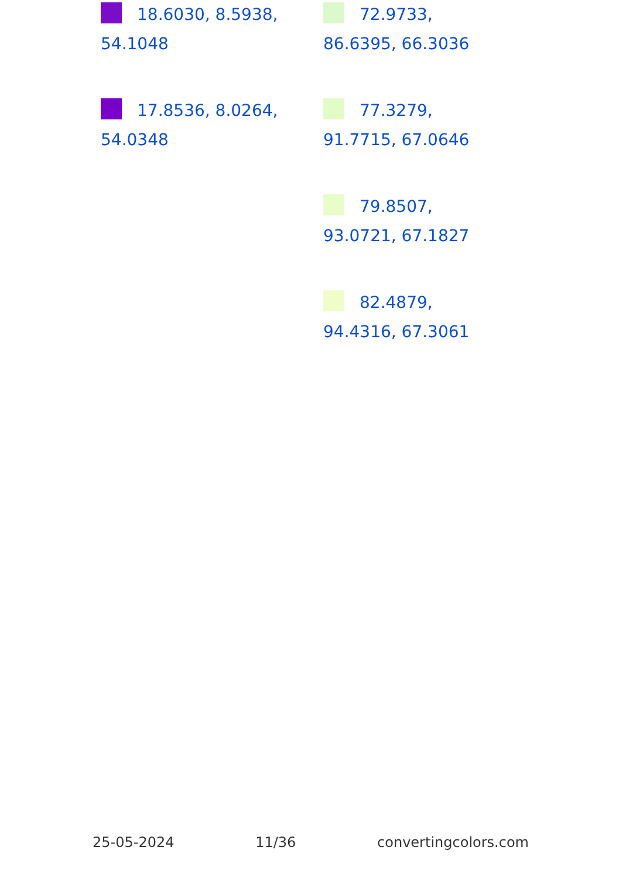18.6030, 8.5938, 54.1048
17.8536, 8.0264, 54.0348
72.9733, 86.6395, 66.3036
77.3279, 91.7715, 67.0646
79.8507, 93.0721, 67.1827
82.4879, 94.4316, 67.3061
25-05-2024 11/36 convertingcolors.com